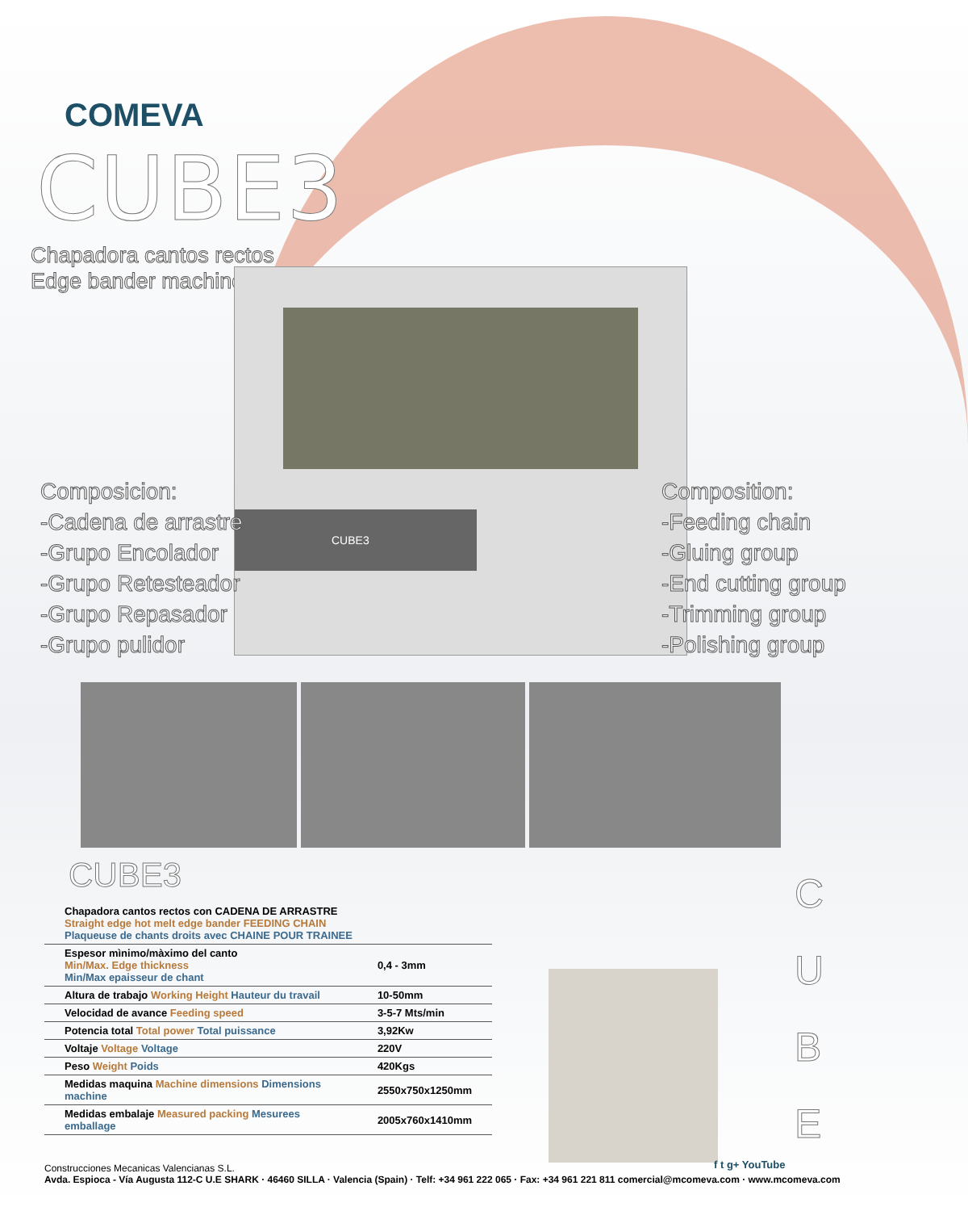COMEVA
CUBE3
Chapadora cantos rectos
Edge bander machine
CUBE3
Composicion:
-Cadena de arrastre
-Grupo Encolador
-Grupo Retesteador
-Grupo Repasador
-Grupo pulidor
Composition:
-Feeding chain
-Gluing group
-End cutting group
-Trimming group
-Polishing group
CUBE3
| Chapadora cantos rectos con CADENA DE ARRASTRE Straight edge hot melt edge bander FEEDING CHAIN Plaqueuse de chants droits avec CHAINE POUR TRAINEE | |
| Espesor mìnimo/màximo del canto Min/Max. Edge thickness Min/Max epaisseur de chant | 0,4 - 3mm |
| Altura de trabajo Working Height Hauteur du travail | 10-50mm |
| Velocidad de avance Feeding speed | 3-5-7 Mts/min |
| Potencia total Total power Total puissance | 3,92Kw |
| Voltaje Voltage Voltage | 220V |
| Peso Weight Poids | 420Kgs |
| Medidas maquina Machine dimensions Dimensions machine | 2550x750x1250mm |
| Medidas embalaje Measured packing Mesurees emballage | 2005x760x1410mm |
C
U
B
E
f t g+ YouTube
Construcciones Mecanicas Valencianas S.L.
Avda. Espioca - Vía Augusta 112-C U.E SHARK · 46460 SILLA · Valencia (Spain) · Telf: +34 961 222 065 · Fax: +34 961 221 811 comercial@mcomeva.com · www.mcomeva.com